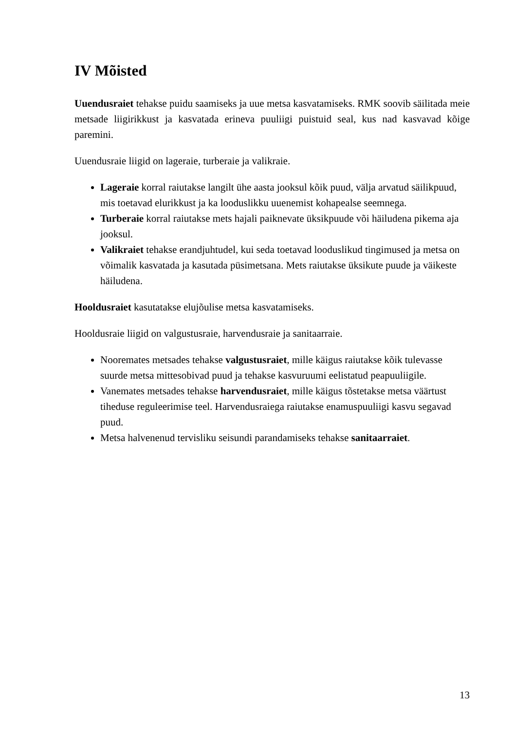IV Mõisted
Uuendusraiet tehakse puidu saamiseks ja uue metsa kasvatamiseks. RMK soovib säilitada meie metsade liigirikkust ja kasvatada erineva puuliigi puistuid seal, kus nad kasvavad kõige paremini.
Uuendusraie liigid on lageraie, turberaie ja valikraie.
Lageraie korral raiutakse langilt ühe aasta jooksul kõik puud, välja arvatud säilikpuud, mis toetavad elurikkust ja ka looduslikku uuenemist kohapealse seemnega.
Turberaie korral raiutakse mets hajali paiknevate üksikpuude või häiludena pikema aja jooksul.
Valikraiet tehakse erandjuhtudel, kui seda toetavad looduslikud tingimused ja metsa on võimalik kasvatada ja kasutada püsimetsana. Mets raiutakse üksikute puude ja väikeste häiludena.
Hooldusraiet kasutatakse elujõulise metsa kasvatamiseks.
Hooldusraie liigid on valgustusraie, harvendusraie ja sanitaarraie.
Nooremates metsades tehakse valgustusraiet, mille käigus raiutakse kõik tulevasse suurde metsa mittesobivad puud ja tehakse kasvuruumi eelistatud peapuuliigile.
Vanemates metsades tehakse harvendusraiet, mille käigus tõstetakse metsa väärtust tiheduse reguleerimise teel. Harvendusraiega raiutakse enamuspuuliigi kasvu segavad puud.
Metsa halvenenud tervisliku seisundi parandamiseks tehakse sanitaarraiet.
13